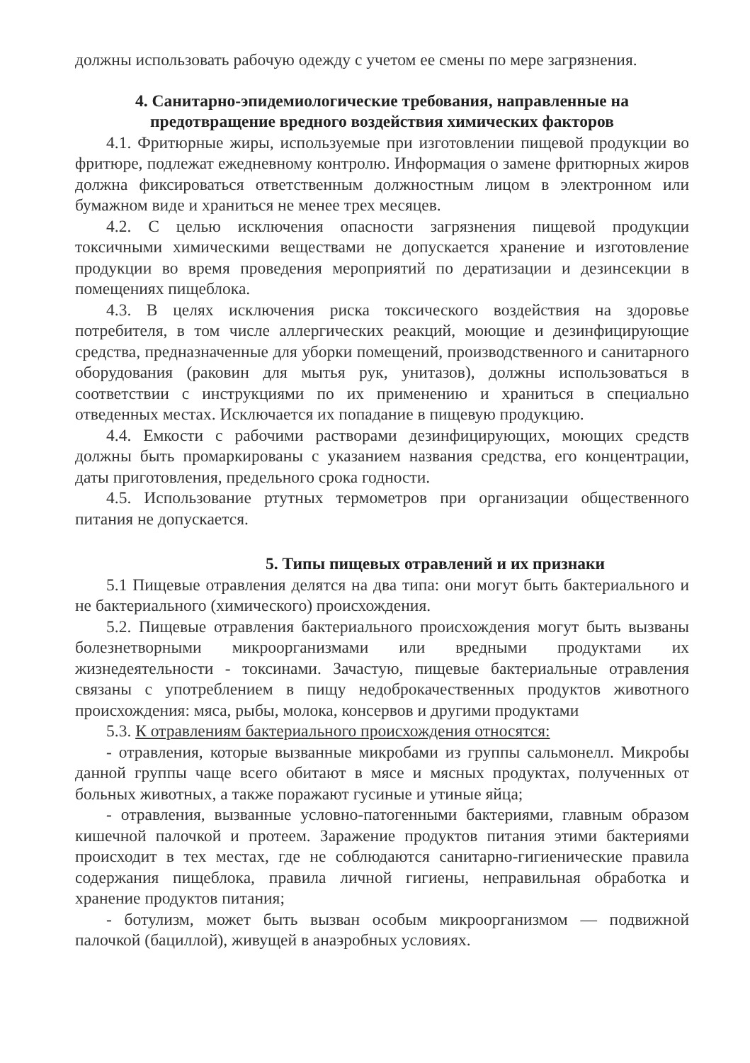должны использовать рабочую одежду с учетом ее смены по мере загрязнения.
4. Санитарно-эпидемиологические требования, направленные на предотвращение вредного воздействия химических факторов
4.1. Фритюрные жиры, используемые при изготовлении пищевой продукции во фритюре, подлежат ежедневному контролю. Информация о замене фритюрных жиров должна фиксироваться ответственным должностным лицом в электронном или бумажном виде и храниться не менее трех месяцев.
4.2. С целью исключения опасности загрязнения пищевой продукции токсичными химическими веществами не допускается хранение и изготовление продукции во время проведения мероприятий по дератизации и дезинсекции в помещениях пищеблока.
4.3. В целях исключения риска токсического воздействия на здоровье потребителя, в том числе аллергических реакций, моющие и дезинфицирующие средства, предназначенные для уборки помещений, производственного и санитарного оборудования (раковин для мытья рук, унитазов), должны использоваться в соответствии с инструкциями по их применению и храниться в специально отведенных местах. Исключается их попадание в пищевую продукцию.
4.4. Емкости с рабочими растворами дезинфицирующих, моющих средств должны быть промаркированы с указанием названия средства, его концентрации, даты приготовления, предельного срока годности.
4.5. Использование ртутных термометров при организации общественного питания не допускается.
5. Типы пищевых отравлений и их признаки
5.1 Пищевые отравления делятся на два типа: они могут быть бактериального и не бактериального (химического) происхождения.
5.2. Пищевые отравления бактериального происхождения могут быть вызваны болезнетворными микроорганизмами или вредными продуктами их жизнедеятельности - токсинами. Зачастую, пищевые бактериальные отравления связаны с употреблением в пищу недоброкачественных продуктов животного происхождения: мяса, рыбы, молока, консервов и другими продуктами
5.3. К отравлениям бактериального происхождения относятся:
- отравления, которые вызванные микробами из группы сальмонелл. Микробы данной группы чаще всего обитают в мясе и мясных продуктах, полученных от больных животных, а также поражают гусиные и утиные яйца;
- отравления, вызванные условно-патогенными бактериями, главным образом кишечной палочкой и протеем. Заражение продуктов питания этими бактериями происходит в тех местах, где не соблюдаются санитарно-гигиенические правила содержания пищеблока, правила личной гигиены, неправильная обработка и хранение продуктов питания;
- ботулизм, может быть вызван особым микроорганизмом — подвижной палочкой (бациллой), живущей в анаэробных условиях.